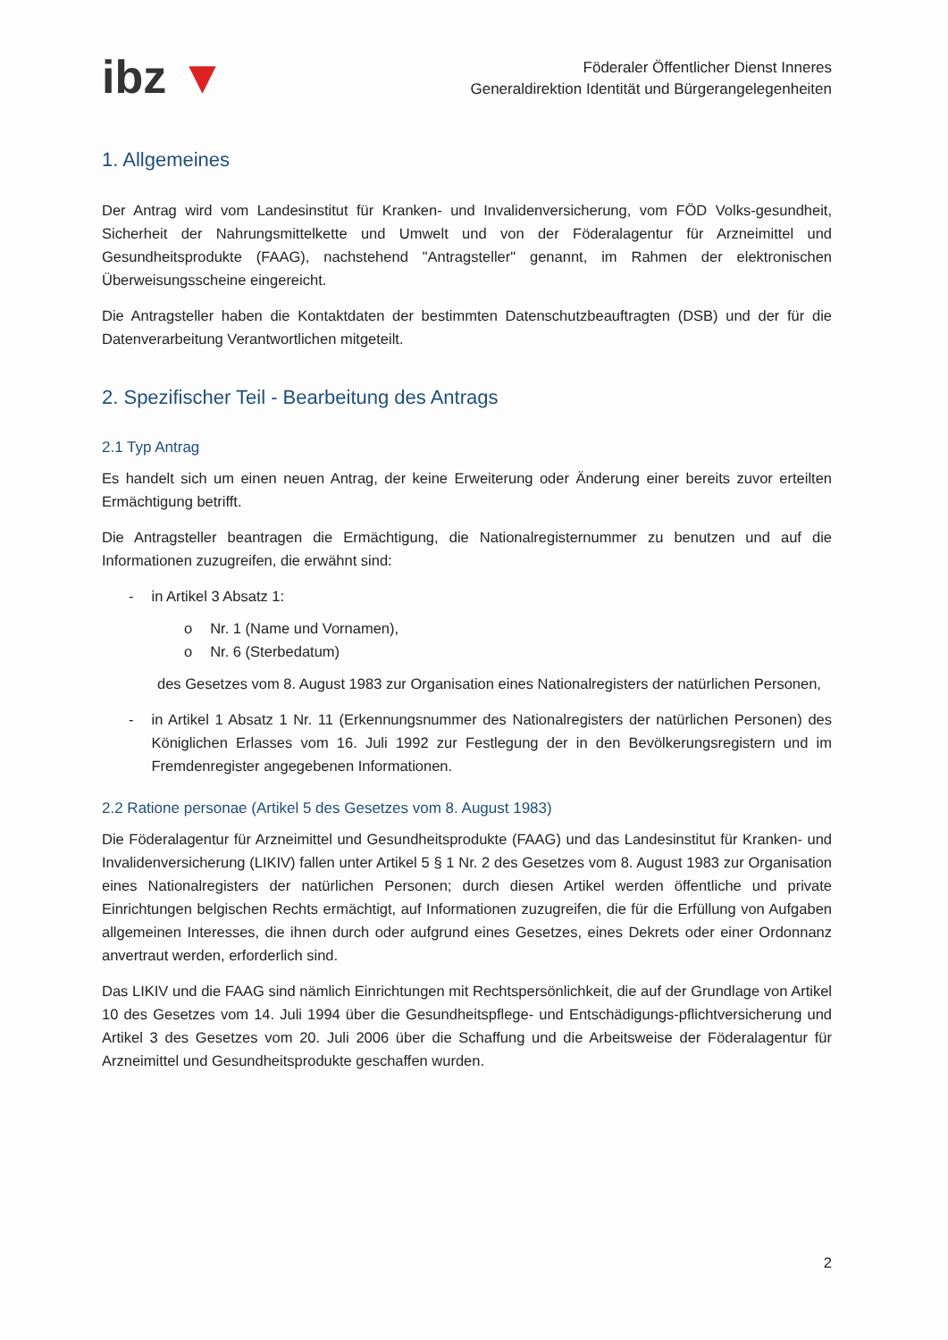ibz ▼
Föderaler Öffentlicher Dienst Inneres
Generaldirektion Identität und Bürgerangelegenheiten
1. Allgemeines
Der Antrag wird vom Landesinstitut für Kranken- und Invalidenversicherung, vom FÖD Volks-gesundheit, Sicherheit der Nahrungsmittelkette und Umwelt und von der Föderalagentur für Arzneimittel und Gesundheitsprodukte (FAAG), nachstehend "Antragsteller" genannt, im Rahmen der elektronischen Überweisungsscheine eingereicht.
Die Antragsteller haben die Kontaktdaten der bestimmten Datenschutzbeauftragten (DSB) und der für die Datenverarbeitung Verantwortlichen mitgeteilt.
2. Spezifischer Teil - Bearbeitung des Antrags
2.1 Typ Antrag
Es handelt sich um einen neuen Antrag, der keine Erweiterung oder Änderung einer bereits zuvor erteilten Ermächtigung betrifft.
Die Antragsteller beantragen die Ermächtigung, die Nationalregisternummer zu benutzen und auf die Informationen zuzugreifen, die erwähnt sind:
- in Artikel 3 Absatz 1:
o Nr. 1 (Name und Vornamen),
o Nr. 6 (Sterbedatum)
des Gesetzes vom 8. August 1983 zur Organisation eines Nationalregisters der natürlichen Personen,
- in Artikel 1 Absatz 1 Nr. 11 (Erkennungsnummer des Nationalregisters der natürlichen Personen) des Königlichen Erlasses vom 16. Juli 1992 zur Festlegung der in den Bevölkerungsregistern und im Fremdenregister angegebenen Informationen.
2.2 Ratione personae (Artikel 5 des Gesetzes vom 8. August 1983)
Die Föderalagentur für Arzneimittel und Gesundheitsprodukte (FAAG) und das Landesinstitut für Kranken- und Invalidenversicherung (LIKIV) fallen unter Artikel 5 § 1 Nr. 2 des Gesetzes vom 8. August 1983 zur Organisation eines Nationalregisters der natürlichen Personen; durch diesen Artikel werden öffentliche und private Einrichtungen belgischen Rechts ermächtigt, auf Informationen zuzugreifen, die für die Erfüllung von Aufgaben allgemeinen Interesses, die ihnen durch oder aufgrund eines Gesetzes, eines Dekrets oder einer Ordonnanz anvertraut werden, erforderlich sind.
Das LIKIV und die FAAG sind nämlich Einrichtungen mit Rechtspersönlichkeit, die auf der Grundlage von Artikel 10 des Gesetzes vom 14. Juli 1994 über die Gesundheitspflege- und Entschädigungs-pflichtversicherung und Artikel 3 des Gesetzes vom 20. Juli 2006 über die Schaffung und die Arbeitsweise der Föderalagentur für Arzneimittel und Gesundheitsprodukte geschaffen wurden.
2